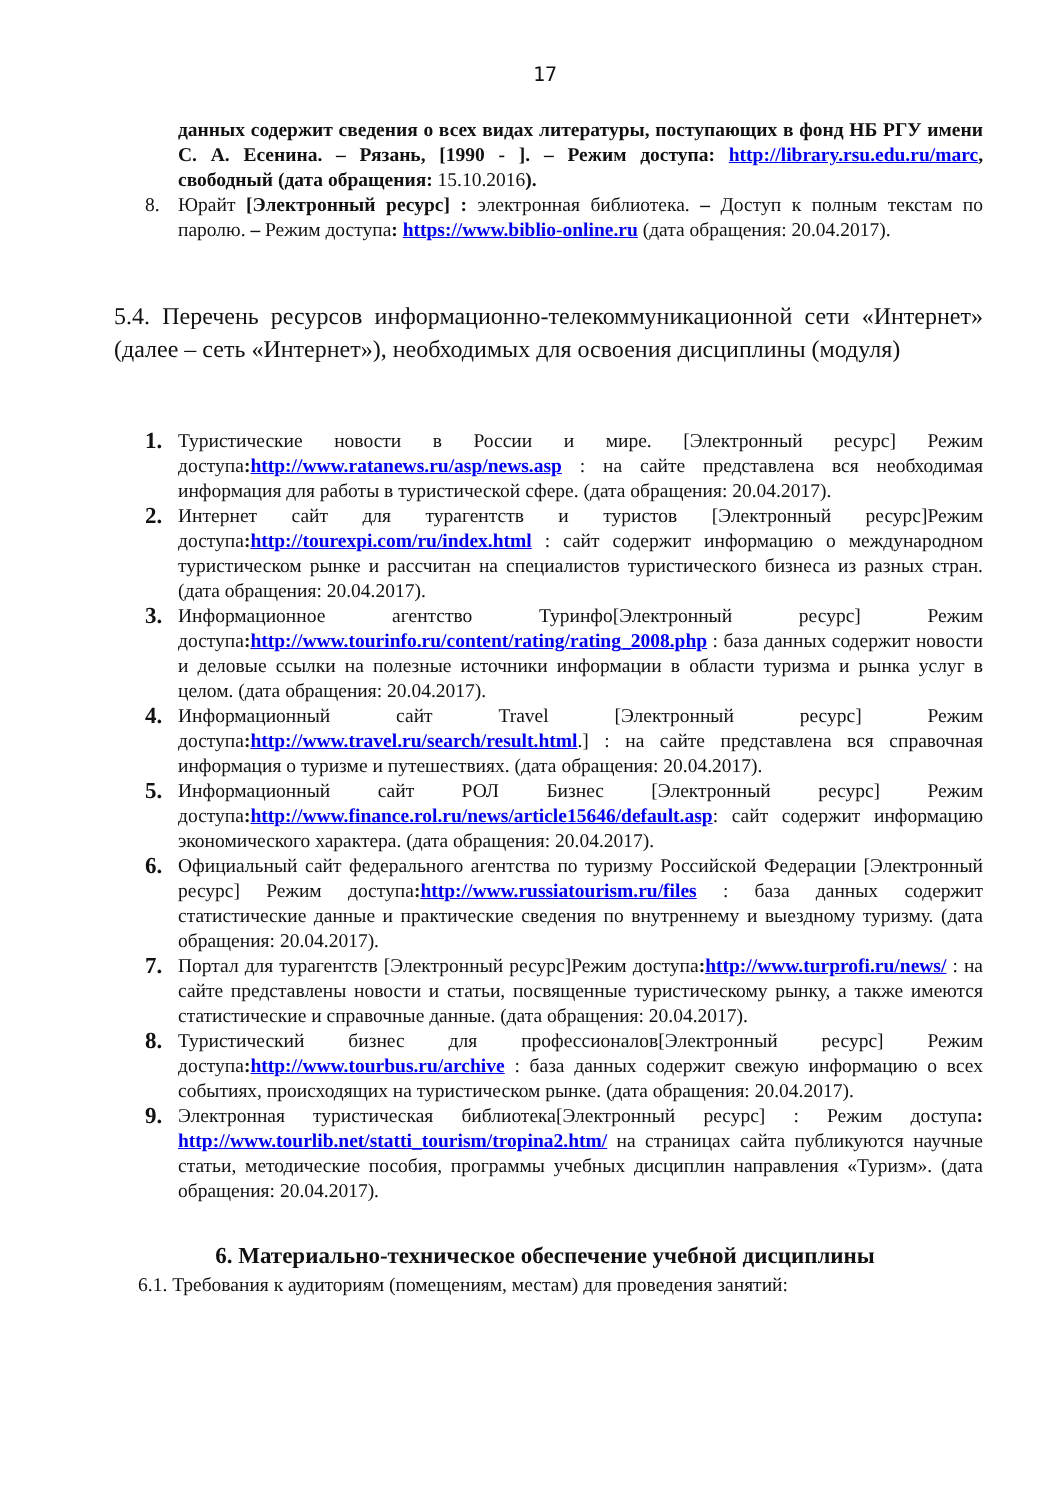17
данных содержит сведения о всех видах литературы, поступающих в фонд НБ РГУ имени С. А. Есенина. – Рязань, [1990 - ]. – Режим доступа: http://library.rsu.edu.ru/marc, свободный (дата обращения: 15.10.2016).
8. Юрайт [Электронный ресурс] : электронная библиотека. – Доступ к полным текстам по паролю. – Режим доступа: https://www.biblio-online.ru (дата обращения: 20.04.2017).
5.4. Перечень ресурсов информационно-телекоммуникационной сети «Интернет» (далее – сеть «Интернет»), необходимых для освоения дисциплины (модуля)
1. Туристические новости в России и мире. [Электронный ресурс] Режим доступа: http://www.ratanews.ru/asp/news.asp : на сайте представлена вся необходимая информация для работы в туристической сфере. (дата обращения: 20.04.2017).
2. Интернет сайт для турагентств и туристов [Электронный ресурс]Режим доступа: http://tourexpi.com/ru/index.html : сайт содержит информацию о международном туристическом рынке и рассчитан на специалистов туристического бизнеса из разных стран. (дата обращения: 20.04.2017).
3. Информационное агентство Туринфо[Электронный ресурс] Режим доступа: http://www.tourinfo.ru/content/rating/rating_2008.php : база данных содержит новости и деловые ссылки на полезные источники информации в области туризма и рынка услуг в целом. (дата обращения: 20.04.2017).
4. Информационный сайт Travel [Электронный ресурс] Режим доступа: http://www.travel.ru/search/result.html.] : на сайте представлена вся справочная информация о туризме и путешествиях. (дата обращения: 20.04.2017).
5. Информационный сайт РОЛ Бизнес [Электронный ресурс] Режим доступа: http://www.finance.rol.ru/news/article15646/default.asp: сайт содержит информацию экономического характера. (дата обращения: 20.04.2017).
6. Официальный сайт федерального агентства по туризму Российской Федерации [Электронный ресурс] Режим доступа: http://www.russiatourism.ru/files : база данных содержит статистические данные и практические сведения по внутреннему и выездному туризму. (дата обращения: 20.04.2017).
7. Портал для турагентств [Электронный ресурс]Режим доступа: http://www.turprofi.ru/news/ : на сайте представлены новости и статьи, посвященные туристическому рынку, а также имеются статистические и справочные данные. (дата обращения: 20.04.2017).
8. Туристический бизнес для профессионалов[Электронный ресурс] Режим доступа: http://www.tourbus.ru/archive : база данных содержит свежую информацию о всех событиях, происходящих на туристическом рынке. (дата обращения: 20.04.2017).
9. Электронная туристическая библиотека[Электронный ресурс] : Режим доступа: http://www.tourlib.net/statti_tourism/tropina2.htm/ на страницах сайта публикуются научные статьи, методические пособия, программы учебных дисциплин направления «Туризм». (дата обращения: 20.04.2017).
6. Материально-техническое обеспечение учебной дисциплины
6.1. Требования к аудиториям (помещениям, местам) для проведения занятий: